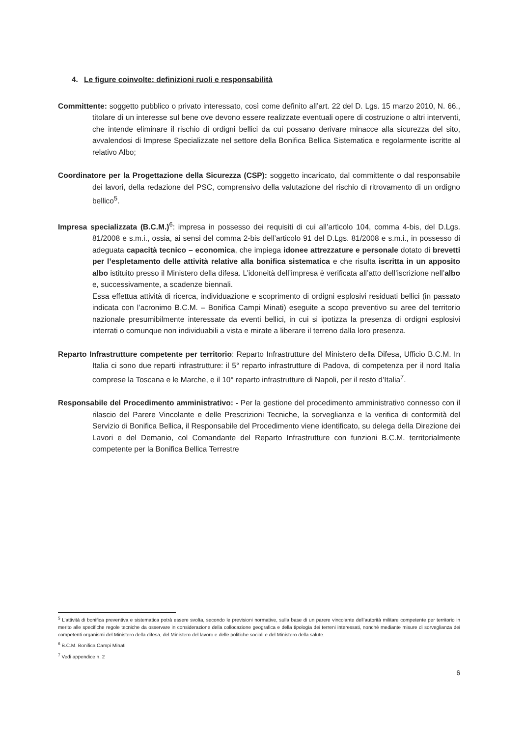4. Le figure coinvolte: definizioni ruoli e responsabilità
Committente: soggetto pubblico o privato interessato, così come definito all’art. 22 del D. Lgs. 15 marzo 2010, N. 66., titolare di un interesse sul bene ove devono essere realizzate eventuali opere di costruzione o altri interventi, che intende eliminare il rischio di ordigni bellici da cui possano derivare minacce alla sicurezza del sito, avvalendosi di Imprese Specializzate nel settore della Bonifica Bellica Sistematica e regolarmente iscritte al relativo Albo;
Coordinatore per la Progettazione della Sicurezza (CSP): soggetto incaricato, dal committente o dal responsabile dei lavori, della redazione del PSC, comprensivo della valutazione del rischio di ritrovamento di un ordigno bellico<sup>5</sup>.
Impresa specializzata (B.C.M.)<sup>6</sup>: impresa in possesso dei requisiti di cui all’articolo 104, comma 4-bis, del D.Lgs. 81/2008 e s.m.i., ossia, ai sensi del comma 2-bis dell’articolo 91 del D.Lgs. 81/2008 e s.m.i., in possesso di adeguata capacità tecnico – economica, che impiega idonee attrezzature e personale dotato di brevetti per l’espletamento delle attività relative alla bonifica sistematica e che risulta iscritta in un apposito albo istituito presso il Ministero della difesa. L’idoneità dell’impresa è verificata all’atto dell’iscrizione nell’albo e, successivamente, a scadenze biennali.
Essa effettua attività di ricerca, individuazione e scoprimento di ordigni esplosivi residuati bellici (in passato indicata con l’acronimo B.C.M. – Bonifica Campi Minati) eseguite a scopo preventivo su aree del territorio nazionale presumibilmente interessate da eventi bellici, in cui si ipotizza la presenza di ordigni esplosivi interrati o comunque non individuabili a vista e mirate a liberare il terreno dalla loro presenza.
Reparto Infrastrutture competente per territorio: Reparto Infrastrutture del Ministero della Difesa, Ufficio B.C.M. In Italia ci sono due reparti infrastrutture: il 5° reparto infrastrutture di Padova, di competenza per il nord Italia comprese la Toscana e le Marche, e il 10° reparto infrastrutture di Napoli, per il resto d’Italia<sup>7</sup>.
Responsabile del Procedimento amministrativo: - Per la gestione del procedimento amministrativo connesso con il rilascio del Parere Vincolante e delle Prescrizioni Tecniche, la sorveglianza e la verifica di conformità del Servizio di Bonifica Bellica, il Responsabile del Procedimento viene identificato, su delega della Direzione dei Lavori e del Demanio, col Comandante del Reparto Infrastrutture con funzioni B.C.M. territorialmente competente per la Bonifica Bellica Terrestre
<sup>5</sup> L’attività di bonifica preventiva e sistematica potrà essere svolta, secondo le previsioni normative, sulla base di un parere vincolante dell’autorità militare competente per territorio in merito alle specifiche regole tecniche da osservare in considerazione della collocazione geografica e della tipologia dei terreni interessati, nonché mediante misure di sorveglianza dei competenti organismi del Ministero della difesa, del Ministero del lavoro e delle politiche sociali e del Ministero della salute.
<sup>6</sup> B.C.M. Bonifica Campi Minati
<sup>7</sup> Vedi appendice n. 2
6